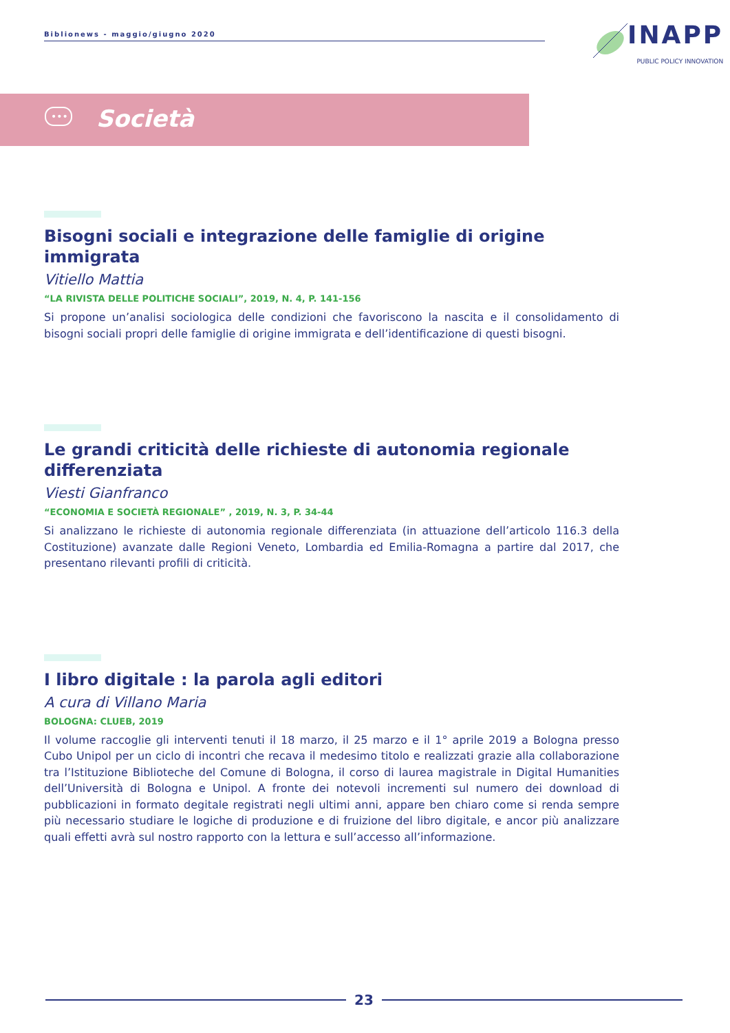Biblionews - maggio/giugno 2020
INAPP
PUBLIC POLICY INNOVATION
•••
Società
Bisogni sociali e integrazione delle famiglie di origine immigrata
Vitiello Mattia
“LA RIVISTA DELLE POLITICHE SOCIALI”, 2019, N. 4, P. 141-156
Si propone un’analisi sociologica delle condizioni che favoriscono la nascita e il consolidamento di bisogni sociali propri delle famiglie di origine immigrata e dell’identificazione di questi bisogni.
Le grandi criticità delle richieste di autonomia regionale differenziata
Viesti Gianfranco
“ECONOMIA E SOCIETÀ REGIONALE” , 2019, N. 3, P. 34-44
Si analizzano le richieste di autonomia regionale differenziata (in attuazione dell’articolo 116.3 della Costituzione) avanzate dalle Regioni Veneto, Lombardia ed Emilia-Romagna a partire dal 2017, che presentano rilevanti profili di criticità.
I libro digitale : la parola agli editori
A cura di Villano Maria
BOLOGNA: CLUEB, 2019
Il volume raccoglie gli interventi tenuti il 18 marzo, il 25 marzo e il 1° aprile 2019 a Bologna presso Cubo Unipol per un ciclo di incontri che recava il medesimo titolo e realizzati grazie alla collaborazione tra l’Istituzione Biblioteche del Comune di Bologna, il corso di laurea magistrale in Digital Humanities dell’Università di Bologna e Unipol. A fronte dei notevoli incrementi sul numero dei download di pubblicazioni in formato degitale registrati negli ultimi anni, appare ben chiaro come si renda sempre più necessario studiare le logiche di produzione e di fruizione del libro digitale, e ancor più analizzare quali effetti avrà sul nostro rapporto con la lettura e sull’accesso all’informazione.
23